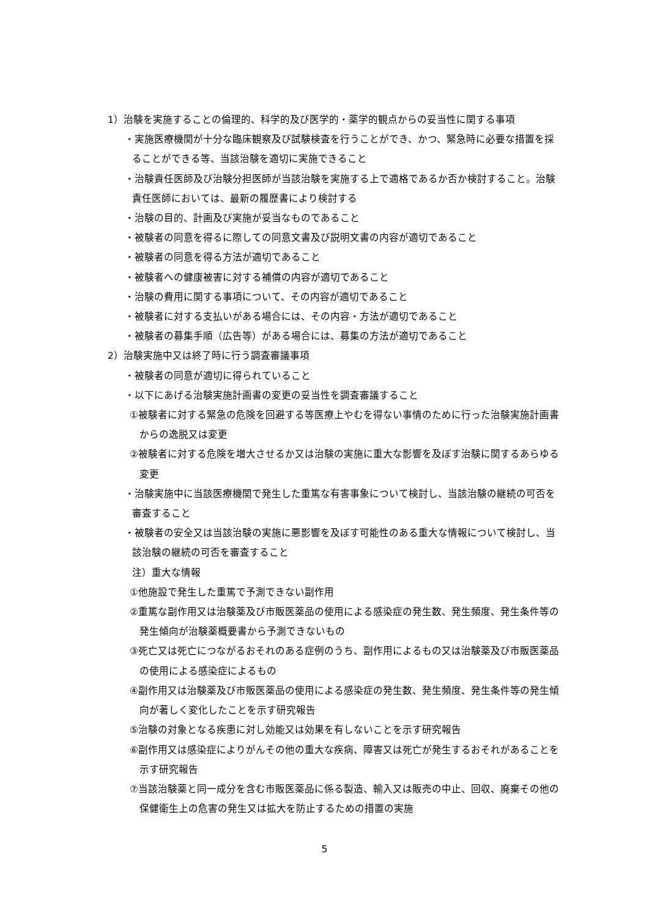1）治験を実施することの倫理的、科学的及び医学的・薬学的観点からの妥当性に関する事項
・実施医療機関が十分な臨床観察及び試験検査を行うことができ、かつ、緊急時に必要な措置を採ることができる等、当該治験を適切に実施できること
・治験責任医師及び治験分担医師が当該治験を実施する上で適格であるか否か検討すること。治験責任医師においては、最新の履歴書により検討する
・治験の目的、計画及び実施が妥当なものであること
・被験者の同意を得るに際しての同意文書及び説明文書の内容が適切であること
・被験者の同意を得る方法が適切であること
・被験者への健康被害に対する補償の内容が適切であること
・治験の費用に関する事項について、その内容が適切であること
・被験者に対する支払いがある場合には、その内容・方法が適切であること
・被験者の募集手順（広告等）がある場合には、募集の方法が適切であること
2）治験実施中又は終了時に行う調査審議事項
・被験者の同意が適切に得られていること
・以下にあげる治験実施計画書の変更の妥当性を調査審議すること
①被験者に対する緊急の危険を回避する等医療上やむを得ない事情のために行った治験実施計画書からの逸脱又は変更
②被験者に対する危険を増大させるか又は治験の実施に重大な影響を及ぼす治験に関するあらゆる変更
・治験実施中に当該医療機関で発生した重篤な有害事象について検討し、当該治験の継続の可否を審査すること
・被験者の安全又は当該治験の実施に悪影響を及ぼす可能性のある重大な情報について検討し、当該治験の継続の可否を審査すること
注）重大な情報
①他施設で発生した重篤で予測できない副作用
②重篤な副作用又は治験薬及び市販医薬品の使用による感染症の発生数、発生頻度、発生条件等の発生傾向が治験薬概要書から予測できないもの
③死亡又は死亡につながるおそれのある症例のうち、副作用によるもの又は治験薬及び市販医薬品の使用による感染症によるもの
④副作用又は治験薬及び市販医薬品の使用による感染症の発生数、発生頻度、発生条件等の発生傾向が著しく変化したことを示す研究報告
⑤治験の対象となる疾患に対し効能又は効果を有しないことを示す研究報告
⑥副作用又は感染症によりがんその他の重大な疾病、障害又は死亡が発生するおそれがあることを示す研究報告
⑦当該治験薬と同一成分を含む市販医薬品に係る製造、輸入又は販売の中止、回収、廃棄その他の保健衛生上の危害の発生又は拡大を防止するための措置の実施
5